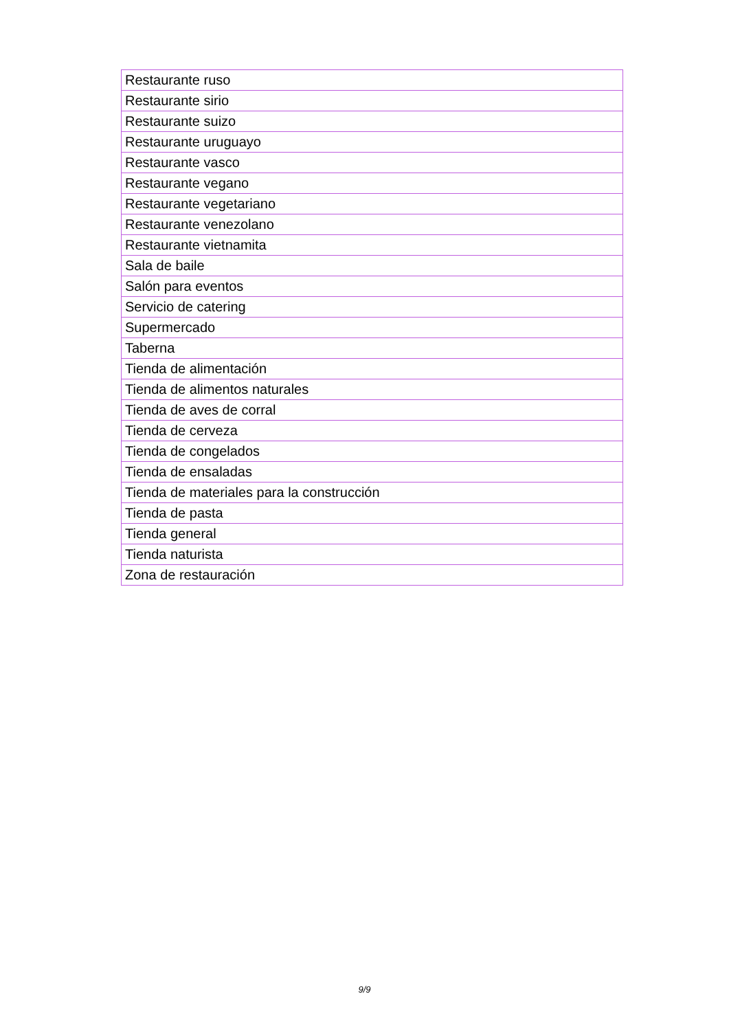| Restaurante ruso |
| Restaurante sirio |
| Restaurante suizo |
| Restaurante uruguayo |
| Restaurante vasco |
| Restaurante vegano |
| Restaurante vegetariano |
| Restaurante venezolano |
| Restaurante vietnamita |
| Sala de baile |
| Salón para eventos |
| Servicio de catering |
| Supermercado |
| Taberna |
| Tienda de alimentación |
| Tienda de alimentos naturales |
| Tienda de aves de corral |
| Tienda de cerveza |
| Tienda de congelados |
| Tienda de ensaladas |
| Tienda de materiales para la construcción |
| Tienda de pasta |
| Tienda general |
| Tienda naturista |
| Zona de restauración |
9/9